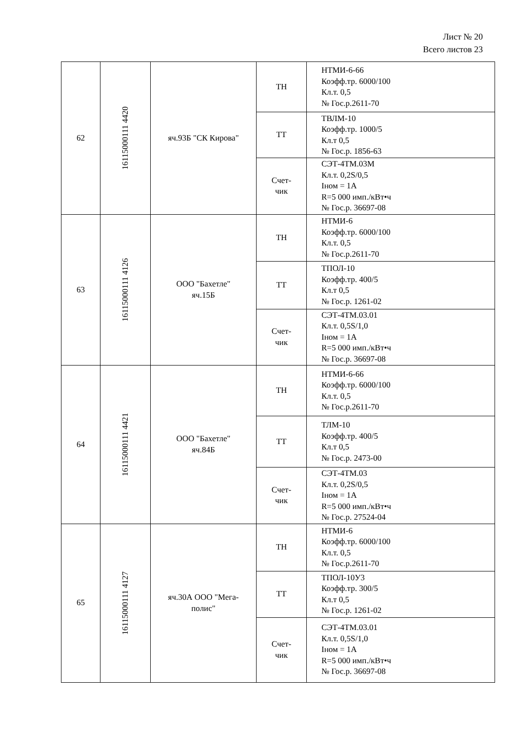Лист № 20
Всего листов 23
| 62 | 16115000111 4420 | яч.93Б "СК Кирова" | ТН | НТМИ-6-66 Коэфф.тр. 6000/100 Кл.т. 0,5 № Гос.р.2611-70 |
| | | | ТТ | ТВЛМ-10 Коэфф.тр. 1000/5 Кл.т 0,5 № Гос.р. 1856-63 |
| | | | Счет- чик | СЭТ-4ТМ.03М Кл.т. 0,2S/0,5 Iном = 1А R=5 000 имп./кВт•ч № Гос.р. 36697-08 |
| 63 | 16115000111 4126 | ООО "Бахетле" яч.15Б | ТН | НТМИ-6 Коэфф.тр. 6000/100 Кл.т. 0,5 № Гос.р.2611-70 |
| | | | ТТ | ТПОЛ-10 Коэфф.тр. 400/5 Кл.т 0,5 № Гос.р. 1261-02 |
| | | | Счет- чик | СЭТ-4ТМ.03.01 Кл.т. 0,5S/1,0 Iном = 1А R=5 000 имп./кВт•ч № Гос.р. 36697-08 |
| 64 | 16115000111 4421 | ООО "Бахетле" яч.84Б | ТН | НТМИ-6-66 Коэфф.тр. 6000/100 Кл.т. 0,5 № Гос.р.2611-70 |
| | | | ТТ | ТЛМ-10 Коэфф.тр. 400/5 Кл.т 0,5 № Гос.р. 2473-00 |
| | | | Счет- чик | СЭТ-4ТМ.03 Кл.т. 0,2S/0,5 Iном = 1А R=5 000 имп./кВт•ч № Гос.р. 27524-04 |
| 65 | 16115000111 4127 | яч.30А ООО "Мега- полис" | ТН | НТМИ-6 Коэфф.тр. 6000/100 Кл.т. 0,5 № Гос.р.2611-70 |
| | | | ТТ | ТПОЛ-10У3 Коэфф.тр. 300/5 Кл.т 0,5 № Гос.р. 1261-02 |
| | | | Счет- чик | СЭТ-4ТМ.03.01 Кл.т. 0,5S/1,0 Iном = 1А R=5 000 имп./кВт•ч № Гос.р. 36697-08 |